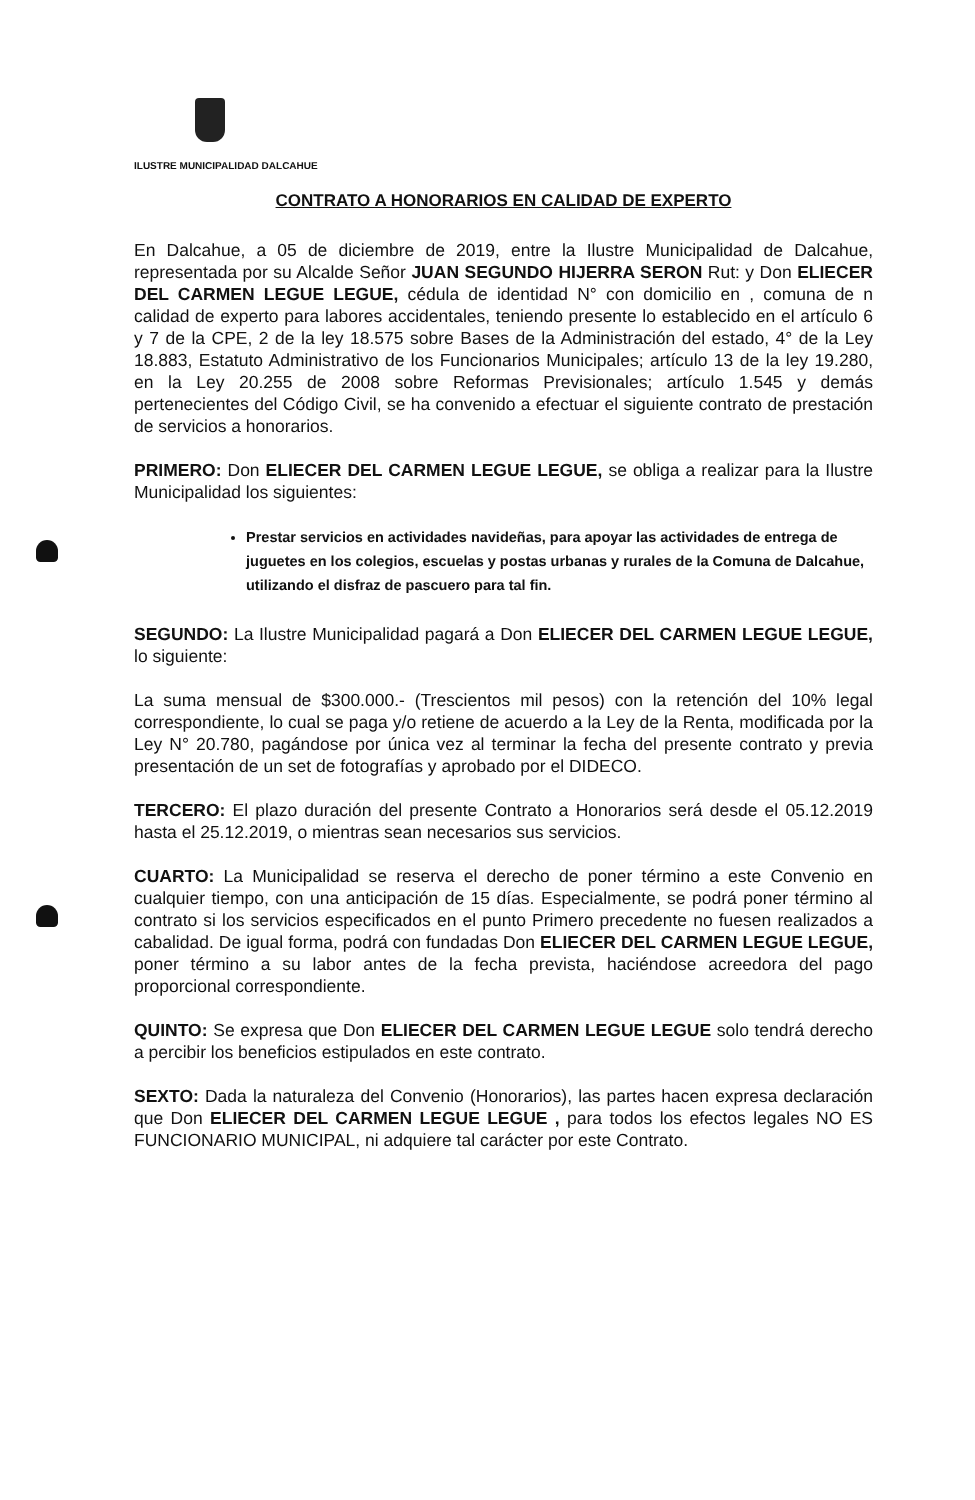ILUSTRE MUNICIPALIDAD DALCAHUE
CONTRATO A HONORARIOS EN CALIDAD DE EXPERTO
En Dalcahue, a 05 de diciembre de 2019, entre la Ilustre Municipalidad de Dalcahue, representada por su Alcalde Señor JUAN SEGUNDO HIJERRA SERON Rut: y Don ELIECER DEL CARMEN LEGUE LEGUE, cédula de identidad N° con domicilio en , comuna de n calidad de experto para labores accidentales, teniendo presente lo establecido en el artículo 6 y 7 de la CPE, 2 de la ley 18.575 sobre Bases de la Administración del estado, 4° de la Ley 18.883, Estatuto Administrativo de los Funcionarios Municipales; artículo 13 de la ley 19.280, en la Ley 20.255 de 2008 sobre Reformas Previsionales; artículo 1.545 y demás pertenecientes del Código Civil, se ha convenido a efectuar el siguiente contrato de prestación de servicios a honorarios.
PRIMERO: Don ELIECER DEL CARMEN LEGUE LEGUE, se obliga a realizar para la Ilustre Municipalidad los siguientes:
Prestar servicios en actividades navideñas, para apoyar las actividades de entrega de juguetes en los colegios, escuelas y postas urbanas y rurales de la Comuna de Dalcahue, utilizando el disfraz de pascuero para tal fin.
SEGUNDO: La Ilustre Municipalidad pagará a Don ELIECER DEL CARMEN LEGUE LEGUE, lo siguiente:
La suma mensual de $300.000.- (Trescientos mil pesos) con la retención del 10% legal correspondiente, lo cual se paga y/o retiene de acuerdo a la Ley de la Renta, modificada por la Ley N° 20.780, pagándose por única vez al terminar la fecha del presente contrato y previa presentación de un set de fotografías y aprobado por el DIDECO.
TERCERO: El plazo duración del presente Contrato a Honorarios será desde el 05.12.2019 hasta el 25.12.2019, o mientras sean necesarios sus servicios.
CUARTO: La Municipalidad se reserva el derecho de poner término a este Convenio en cualquier tiempo, con una anticipación de 15 días. Especialmente, se podrá poner término al contrato si los servicios especificados en el punto Primero precedente no fuesen realizados a cabalidad. De igual forma, podrá con fundadas Don ELIECER DEL CARMEN LEGUE LEGUE, poner término a su labor antes de la fecha prevista, haciéndose acreedora del pago proporcional correspondiente.
QUINTO: Se expresa que Don ELIECER DEL CARMEN LEGUE LEGUE solo tendrá derecho a percibir los beneficios estipulados en este contrato.
SEXTO: Dada la naturaleza del Convenio (Honorarios), las partes hacen expresa declaración que Don ELIECER DEL CARMEN LEGUE LEGUE , para todos los efectos legales NO ES FUNCIONARIO MUNICIPAL, ni adquiere tal carácter por este Contrato.